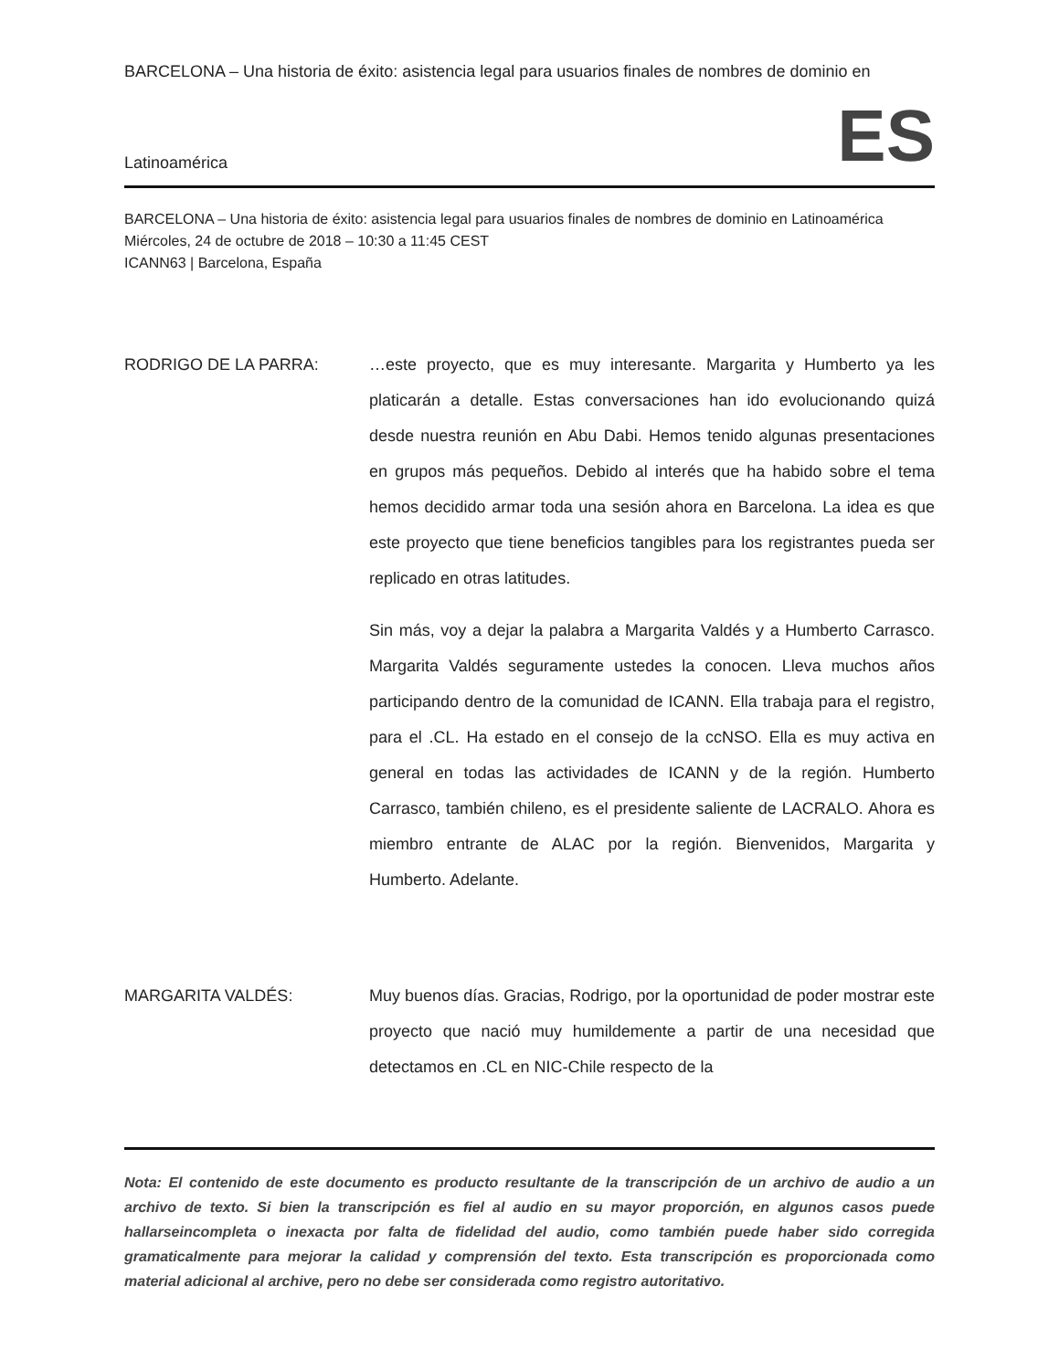BARCELONA – Una historia de éxito: asistencia legal para usuarios finales de nombres de dominio en
Latinoamérica ES
BARCELONA – Una historia de éxito: asistencia legal para usuarios finales de nombres de dominio en Latinoamérica
Miércoles, 24 de octubre de 2018 – 10:30 a 11:45 CEST
ICANN63 | Barcelona, España
RODRIGO DE LA PARRA: …este proyecto, que es muy interesante. Margarita y Humberto ya les platicarán a detalle. Estas conversaciones han ido evolucionando quizá desde nuestra reunión en Abu Dabi. Hemos tenido algunas presentaciones en grupos más pequeños. Debido al interés que ha habido sobre el tema hemos decidido armar toda una sesión ahora en Barcelona. La idea es que este proyecto que tiene beneficios tangibles para los registrantes pueda ser replicado en otras latitudes.
Sin más, voy a dejar la palabra a Margarita Valdés y a Humberto Carrasco. Margarita Valdés seguramente ustedes la conocen. Lleva muchos años participando dentro de la comunidad de ICANN. Ella trabaja para el registro, para el .CL. Ha estado en el consejo de la ccNSO. Ella es muy activa en general en todas las actividades de ICANN y de la región. Humberto Carrasco, también chileno, es el presidente saliente de LACRALO. Ahora es miembro entrante de ALAC por la región. Bienvenidos, Margarita y Humberto. Adelante.
MARGARITA VALDÉS: Muy buenos días. Gracias, Rodrigo, por la oportunidad de poder mostrar este proyecto que nació muy humildemente a partir de una necesidad que detectamos en .CL en NIC-Chile respecto de la
Nota: El contenido de este documento es producto resultante de la transcripción de un archivo de audio a un archivo de texto. Si bien la transcripción es fiel al audio en su mayor proporción, en algunos casos puede hallarseincompleta o inexacta por falta de fidelidad del audio, como también puede haber sido corregida gramaticalmente para mejorar la calidad y comprensión del texto. Esta transcripción es proporcionada como material adicional al archive, pero no debe ser considerada como registro autoritativo.